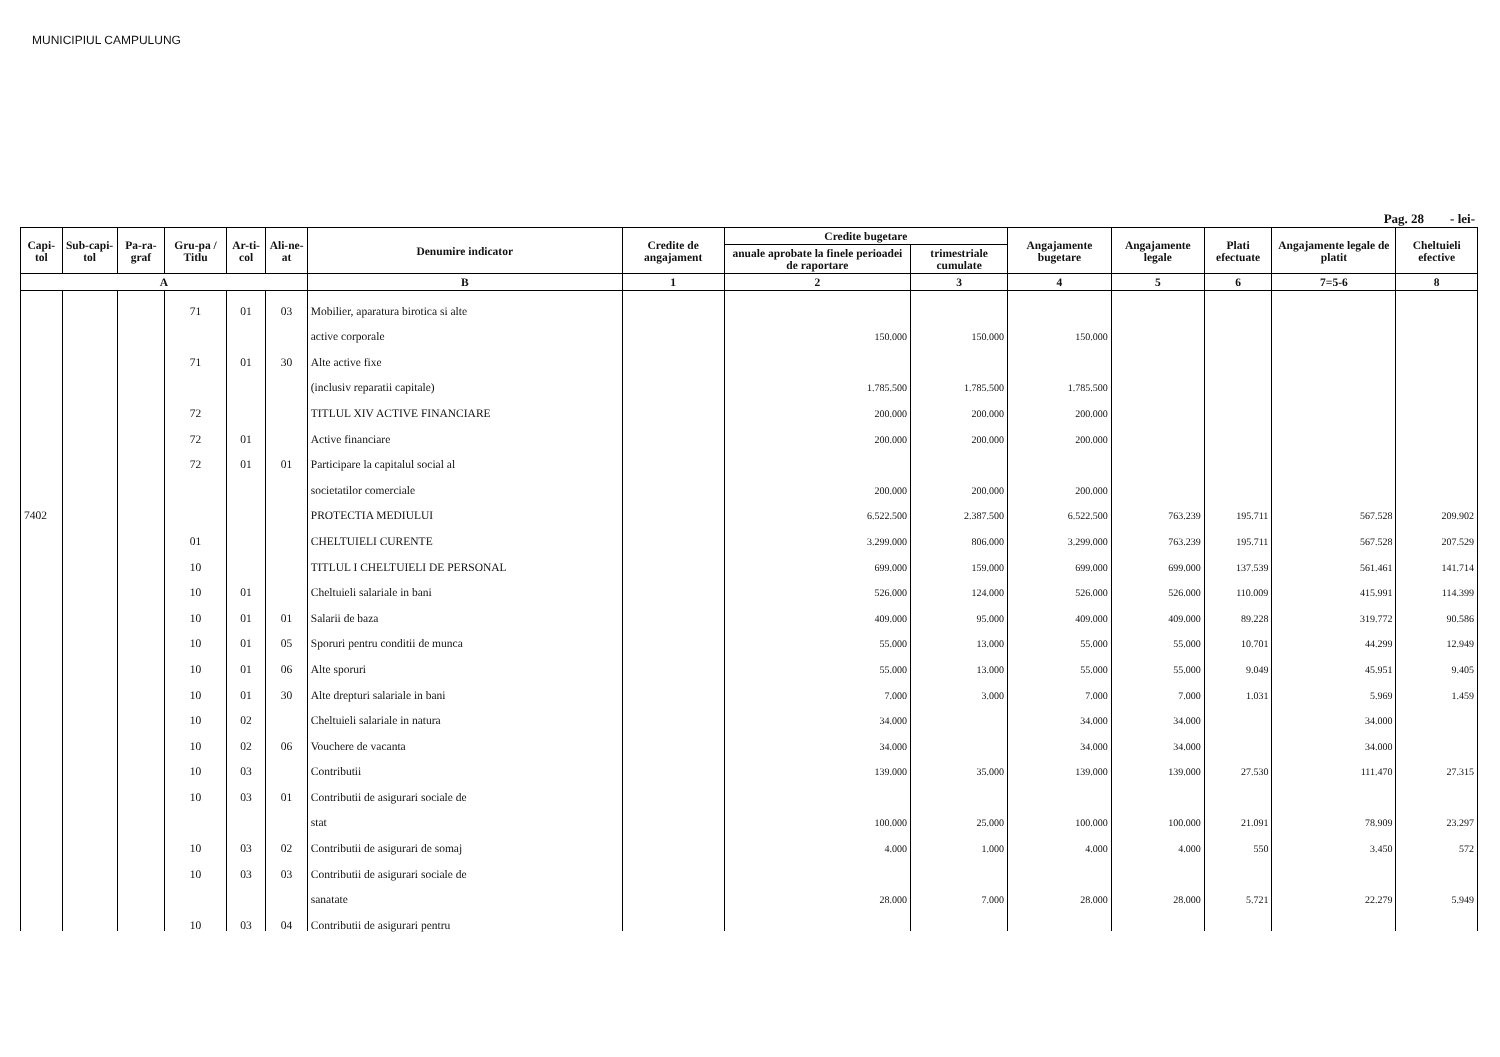MUNICIPIUL CAMPULUNG
Pag. 28 - lei-
| Capi-tol | Sub-capi-tol | Pa-ra-graf | Gru-pa / Titlu | Ar-ti-col | Ali-ne-at | Denumire indicator | Credite de angajament | Credite bugetare | | Angajamente bugetare | Angajamente legale | Plati efectuate | Angajamente legale de platit | Cheltuieli efective |
| --- | --- | --- | --- | --- | --- | --- | --- | --- | --- | --- | --- | --- | --- | --- |
| | | | | | | | | anuale aprobate la finele perioadei de raportare | trimestriale cumulate | | | | | |
| A | | | | | | B | 1 | 2 | 3 | 4 | 5 | 6 | 7=5-6 | 8 |
| | | | 71 | 01 | 03 | Mobilier, aparatura birotica si alte | | | | | | | | |
| | | | | | | active corporale | | 150.000 | 150.000 | 150.000 | | | | |
| | | | 71 | 01 | 30 | Alte active fixe | | | | | | | | |
| | | | | | | (inclusiv reparatii capitale) | | 1.785.500 | 1.785.500 | 1.785.500 | | | | |
| | | | 72 | | | TITLUL XIV ACTIVE FINANCIARE | | 200.000 | 200.000 | 200.000 | | | | |
| | | | 72 | 01 | | Active financiare | | 200.000 | 200.000 | 200.000 | | | | |
| | | | 72 | 01 | 01 | Participare la capitalul social al | | | | | | | | |
| | | | | | | societatilor comerciale | | 200.000 | 200.000 | 200.000 | | | | |
| 7402 | | | | | | PROTECTIA MEDIULUI | | 6.522.500 | 2.387.500 | 6.522.500 | 763.239 | 195.711 | 567.528 | 209.902 |
| | | | 01 | | | CHELTUIELI CURENTE | | 3.299.000 | 806.000 | 3.299.000 | 763.239 | 195.711 | 567.528 | 207.529 |
| | | | 10 | | | TITLUL I CHELTUIELI DE PERSONAL | | 699.000 | 159.000 | 699.000 | 699.000 | 137.539 | 561.461 | 141.714 |
| | | | 10 | 01 | | Cheltuieli salariale in bani | | 526.000 | 124.000 | 526.000 | 526.000 | 110.009 | 415.991 | 114.399 |
| | | | 10 | 01 | 01 | Salarii de baza | | 409.000 | 95.000 | 409.000 | 409.000 | 89.228 | 319.772 | 90.586 |
| | | | 10 | 01 | 05 | Sporuri pentru conditii de munca | | 55.000 | 13.000 | 55.000 | 55.000 | 10.701 | 44.299 | 12.949 |
| | | | 10 | 01 | 06 | Alte sporuri | | 55.000 | 13.000 | 55.000 | 55.000 | 9.049 | 45.951 | 9.405 |
| | | | 10 | 01 | 30 | Alte drepturi salariale in bani | | 7.000 | 3.000 | 7.000 | 7.000 | 1.031 | 5.969 | 1.459 |
| | | | 10 | 02 | | Cheltuieli salariale in natura | | 34.000 | | 34.000 | 34.000 | | 34.000 | |
| | | | 10 | 02 | 06 | Vouchere de vacanta | | 34.000 | | 34.000 | 34.000 | | 34.000 | |
| | | | 10 | 03 | | Contributii | | 139.000 | 35.000 | 139.000 | 139.000 | 27.530 | 111.470 | 27.315 |
| | | | 10 | 03 | 01 | Contributii de asigurari sociale de | | | | | | | | |
| | | | | | | stat | | 100.000 | 25.000 | 100.000 | 100.000 | 21.091 | 78.909 | 23.297 |
| | | | 10 | 03 | 02 | Contributii de asigurari de somaj | | 4.000 | 1.000 | 4.000 | 4.000 | 550 | 3.450 | 572 |
| | | | 10 | 03 | 03 | Contributii de asigurari sociale de | | | | | | | | |
| | | | | | | sanatate | | 28.000 | 7.000 | 28.000 | 28.000 | 5.721 | 22.279 | 5.949 |
| | | | 10 | 03 | 04 | Contributii de asigurari pentru | | | | | | | | |